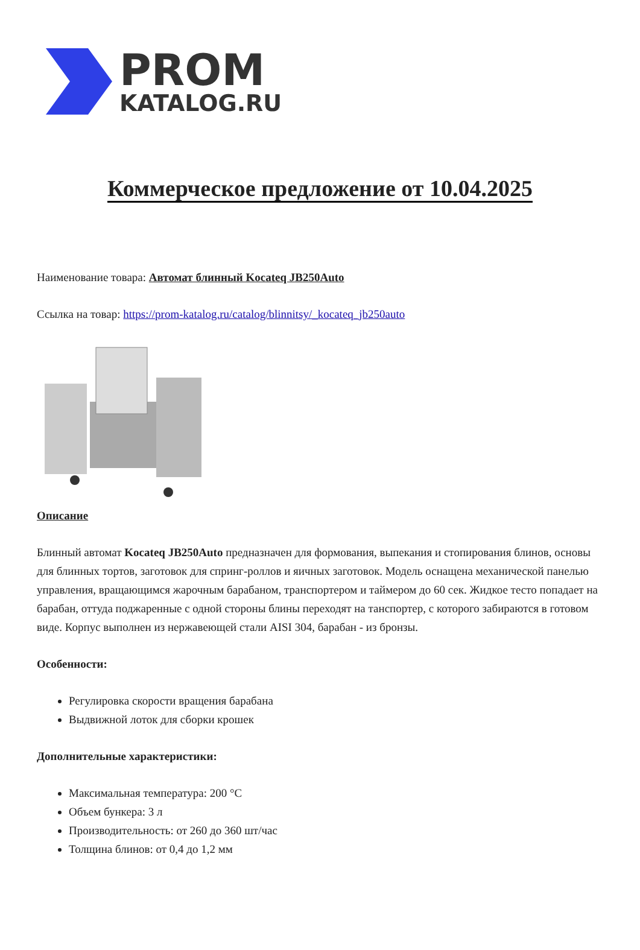PROM
KATALOG.RU
Коммерческое предложение от 10.04.2025
Наименование товара: Автомат блинный Kocateq JB250Auto
Ссылка на товар: https://prom-katalog.ru/catalog/blinnitsy/_kocateq_jb250auto
Описание
Блинный автомат Kocateq JB250Auto предназначен для формования, выпекания и стопирования блинов, основы для блинных тортов, заготовок для спринг-роллов и яичных заготовок. Модель оснащена механической панелью управления, вращающимся жарочным барабаном, транспортером и таймером до 60 сек. Жидкое тесто попадает на барабан, оттуда поджаренные с одной стороны блины переходят на танспортер, с которого забираются в готовом виде. Корпус выполнен из нержавеющей стали AISI 304, барабан - из бронзы.
Особенности:
Регулировка скорости вращения барабана
Выдвижной лоток для сборки крошек
Дополнительные характеристики:
Максимальная температура: 200 °C
Объем бункера: 3 л
Производительность: от 260 до 360 шт/час
Толщина блинов: от 0,4 до 1,2 мм